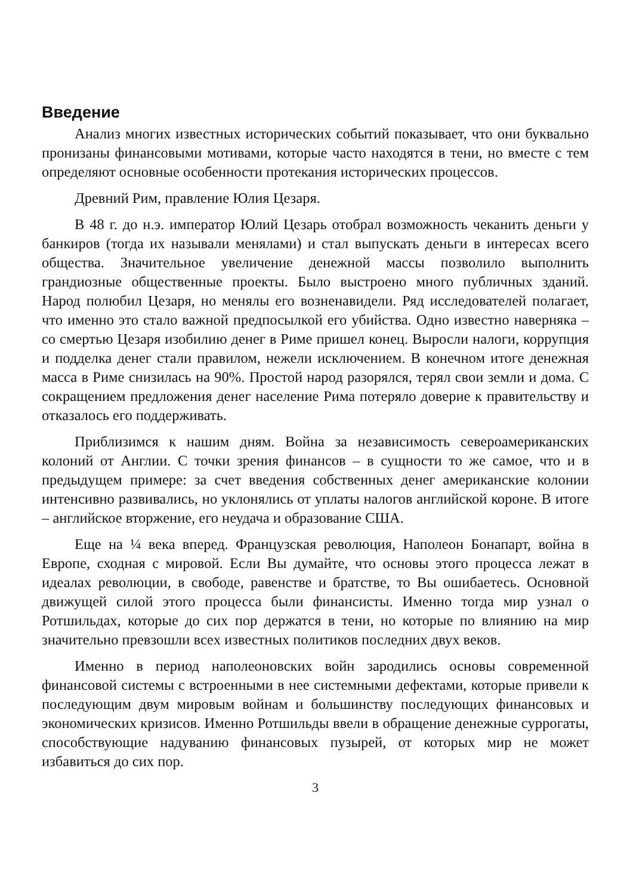Введение
Анализ многих известных исторических событий показывает, что они буквально пронизаны финансовыми мотивами, которые часто находятся в тени, но вместе с тем определяют основные особенности протекания исторических процессов.
Древний Рим, правление Юлия Цезаря.
В 48 г. до н.э. император Юлий Цезарь отобрал возможность чеканить деньги у банкиров (тогда их называли менялами) и стал выпускать деньги в интересах всего общества. Значительное увеличение денежной массы позволило выполнить грандиозные общественные проекты. Было выстроено много публичных зданий. Народ полюбил Цезаря, но менялы его возненавидели. Ряд исследователей полагает, что именно это стало важной предпосылкой его убийства. Одно известно наверняка – со смертью Цезаря изобилию денег в Риме пришел конец. Выросли налоги, коррупция и подделка денег стали правилом, нежели исключением. В конечном итоге денежная масса в Риме снизилась на 90%. Простой народ разорялся, терял свои земли и дома. С сокращением предложения денег население Рима потеряло доверие к правительству и отказалось его поддерживать.
Приблизимся к нашим дням. Война за независимость североамериканских колоний от Англии. С точки зрения финансов – в сущности то же самое, что и в предыдущем примере: за счет введения собственных денег американские колонии интенсивно развивались, но уклонялись от уплаты налогов английской короне. В итоге – английское вторжение, его неудача и образование США.
Еще на ¼ века вперед. Французская революция, Наполеон Бонапарт, война в Европе, сходная с мировой. Если Вы думайте, что основы этого процесса лежат в идеалах революции, в свободе, равенстве и братстве, то Вы ошибаетесь. Основной движущей силой этого процесса были финансисты. Именно тогда мир узнал о Ротшильдах, которые до сих пор держатся в тени, но которые по влиянию на мир значительно превзошли всех известных политиков последних двух веков.
Именно в период наполеоновских войн зародились основы современной финансовой системы с встроенными в нее системными дефектами, которые привели к последующим двум мировым войнам и большинству последующих финансовых и экономических кризисов. Именно Ротшильды ввели в обращение денежные суррогаты, способствующие надуванию финансовых пузырей, от которых мир не может избавиться до сих пор.
3